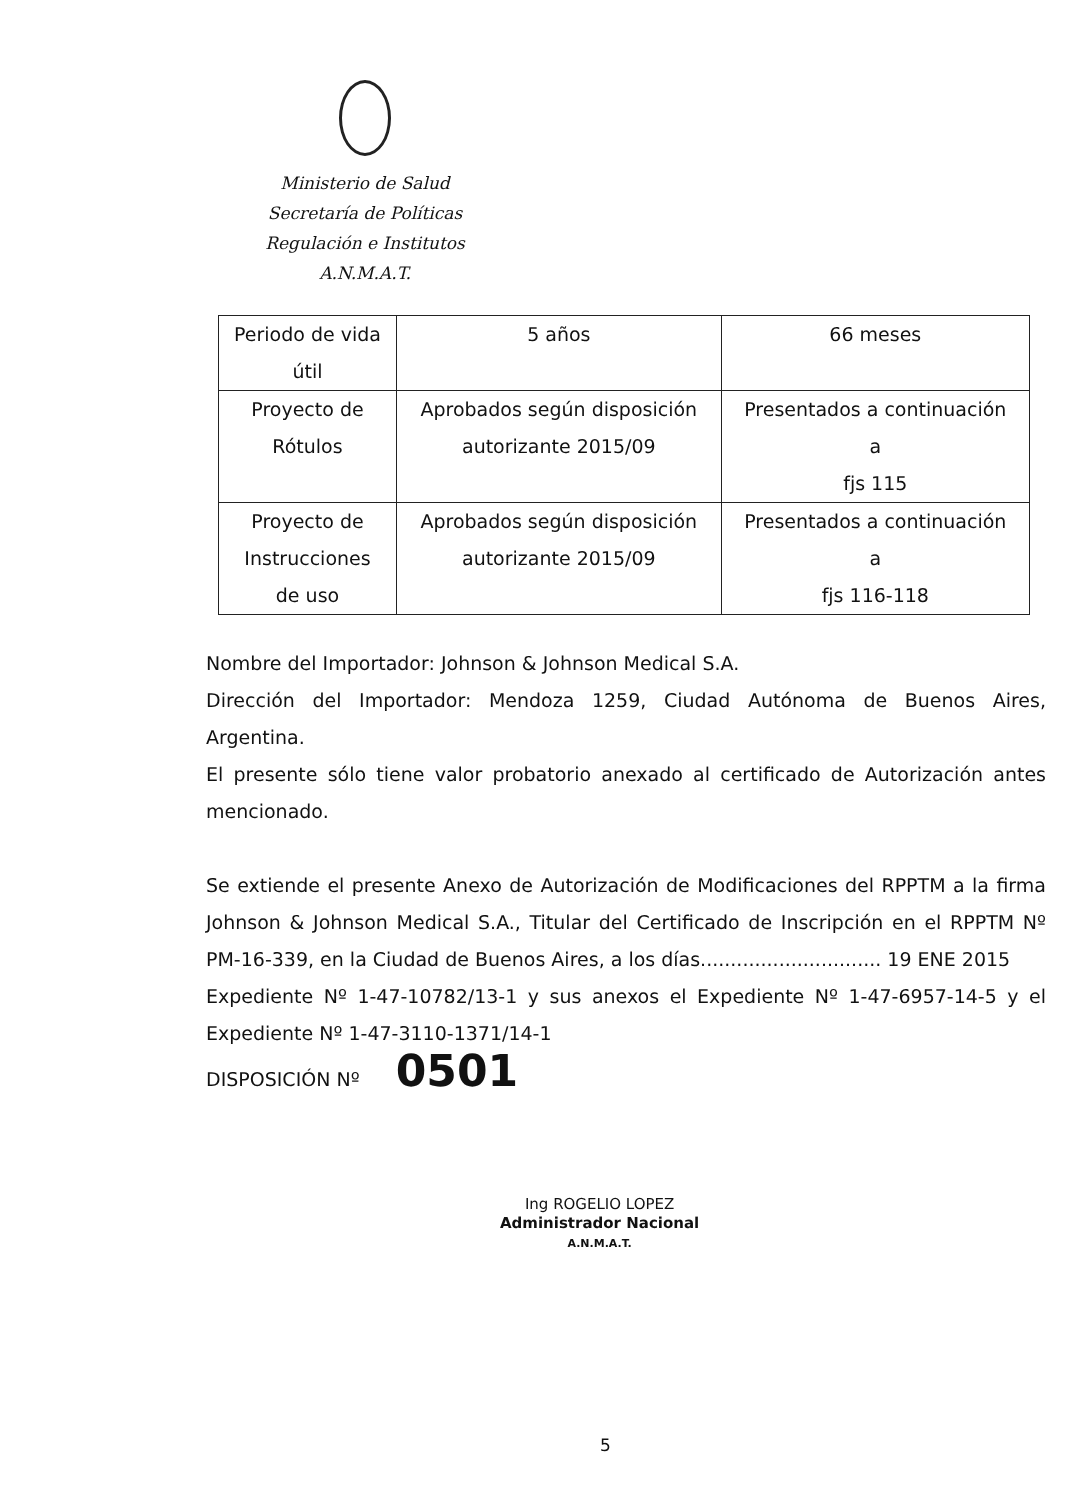Ministerio de Salud
Secretaría de Políticas
Regulación e Institutos
A.N.M.A.T.
| Periodo de vida útil | 5 años | 66 meses |
| Proyecto de Rótulos | Aprobados según disposición autorizante 2015/09 | Presentados a continuación a fjs 115 |
| Proyecto de Instrucciones de uso | Aprobados según disposición autorizante 2015/09 | Presentados a continuación a fjs 116-118 |
Nombre del Importador: Johnson & Johnson Medical S.A.
Dirección del Importador: Mendoza 1259, Ciudad Autónoma de Buenos Aires, Argentina.
El presente sólo tiene valor probatorio anexado al certificado de Autorización antes mencionado.
Se extiende el presente Anexo de Autorización de Modificaciones del RPPTM a la firma Johnson & Johnson Medical S.A., Titular del Certificado de Inscripción en el RPPTM Nº PM-16-339, en la Ciudad de Buenos Aires, a los días.............................. 19 ENE 2015
Expediente Nº 1-47-10782/13-1 y sus anexos el Expediente Nº 1-47-6957-14-5 y el Expediente Nº 1-47-3110-1371/14-1
DISPOSICIÓN Nº 0501
Ing ROGELIO LOPEZ
Administrador Nacional
A.N.M.A.T.
5